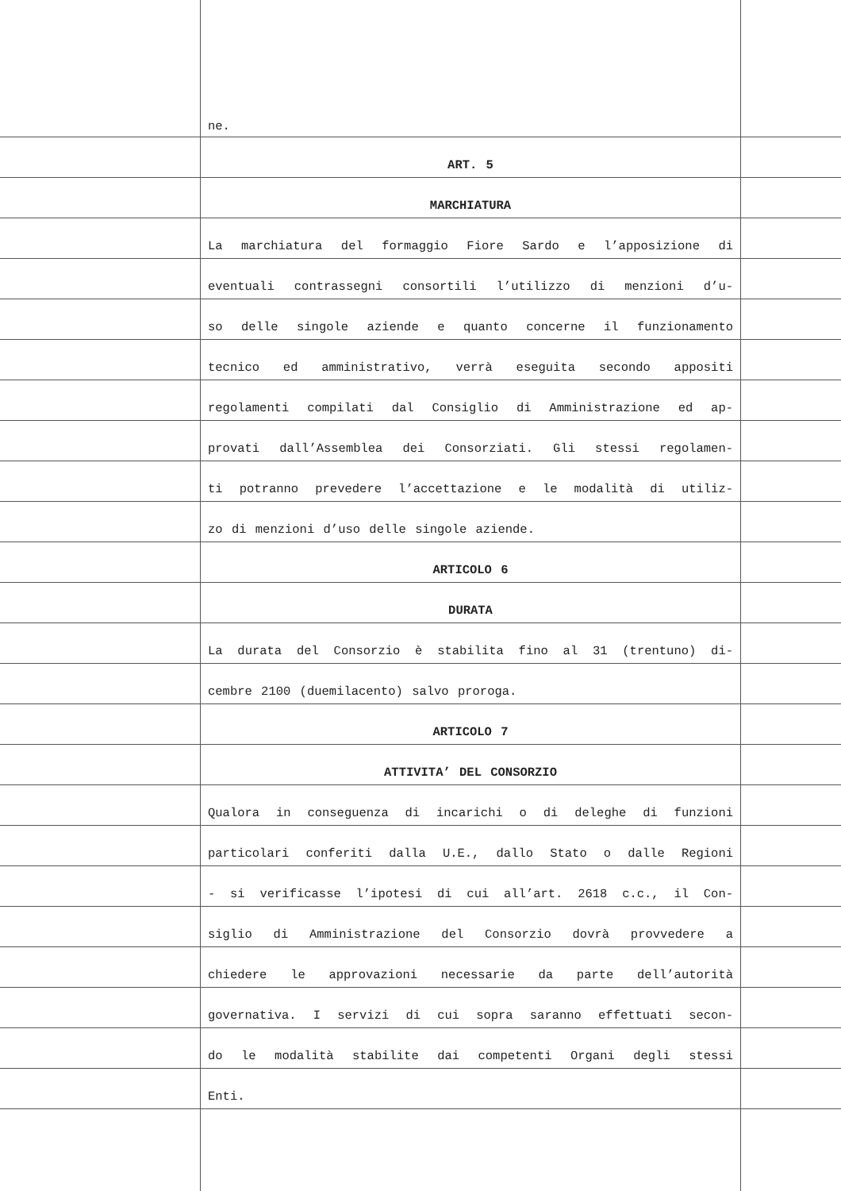ne.
ART. 5
MARCHIATURA
La marchiatura del formaggio Fiore Sardo e l’apposizione di
eventuali contrassegni consortili l’utilizzo di menzioni d’u-
so delle singole aziende e quanto concerne il funzionamento
tecnico ed amministrativo, verrà eseguita secondo appositi
regolamenti compilati dal Consiglio di Amministrazione ed ap-
provati dall’Assemblea dei Consorziati. Gli stessi regolamen-
ti potranno prevedere l’accettazione e le modalità di utiliz-
zo di menzioni d’uso delle singole aziende.
ARTICOLO 6
DURATA
La durata del Consorzio è stabilita fino al 31 (trentuno) di-
cembre 2100 (duemilacento) salvo proroga.
ARTICOLO 7
ATTIVITA’ DEL CONSORZIO
Qualora in conseguenza di incarichi o di deleghe di funzioni
particolari conferiti dalla U.E., dallo Stato o dalle Regioni
- si verificasse l’ipotesi di cui all’art. 2618 c.c., il Con-
siglio di Amministrazione del Consorzio dovrà provvedere a
chiedere le approvazioni necessarie da parte dell’autorità
governativa. I servizi di cui sopra saranno effettuati secon-
do le modalità stabilite dai competenti Organi degli stessi
Enti.